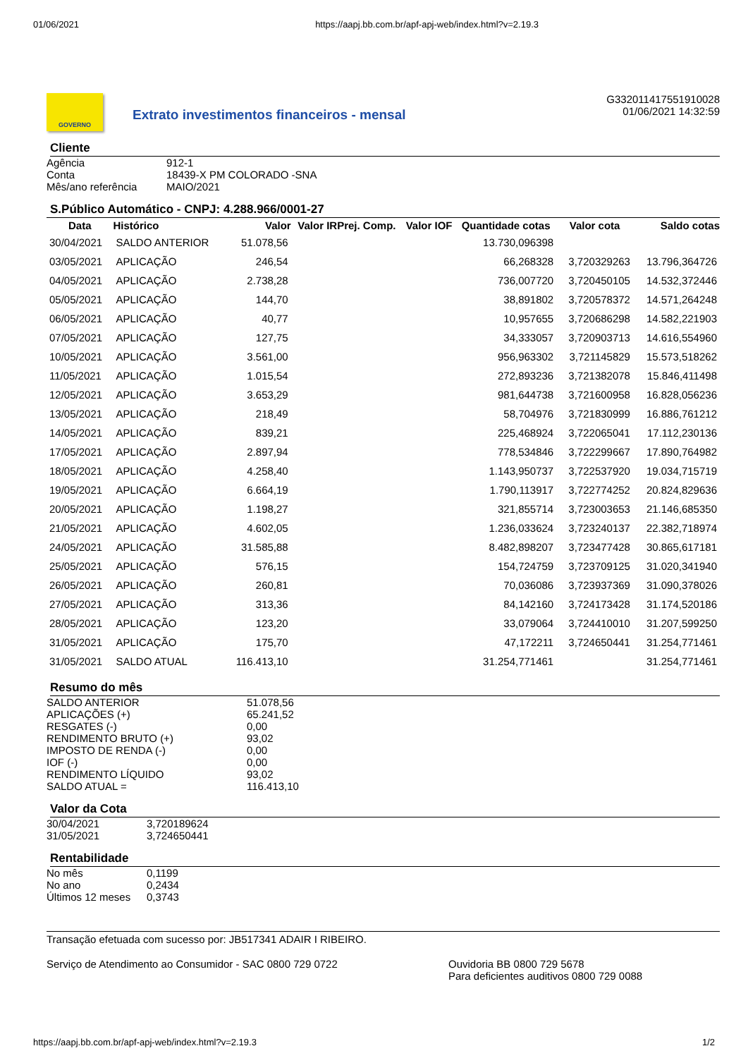01/06/2021 https://aapj.bb.com.br/apf-apj-web/index.html?v=2.19.3
GOVERNO
Extrato investimentos financeiros - mensal
G332011417551910028
01/06/2021 14:32:59
Cliente
| Agência | 912-1 |
| Conta | 18439-X PM COLORADO -SNA |
| Mês/ano referência | MAIO/2021 |
S.Público Automático - CNPJ: 4.288.966/0001-27
| Data | Histórico | Valor | Valor IRPrej. Comp. | Valor IOF | Quantidade cotas | Valor cota | Saldo cotas |
| --- | --- | --- | --- | --- | --- | --- | --- |
| 30/04/2021 | SALDO ANTERIOR | 51.078,56 | | | 13.730,096398 | | |
| 03/05/2021 | APLICAÇÃO | 246,54 | | | 66,268328 | 3,720329263 | 13.796,364726 |
| 04/05/2021 | APLICAÇÃO | 2.738,28 | | | 736,007720 | 3,720450105 | 14.532,372446 |
| 05/05/2021 | APLICAÇÃO | 144,70 | | | 38,891802 | 3,720578372 | 14.571,264248 |
| 06/05/2021 | APLICAÇÃO | 40,77 | | | 10,957655 | 3,720686298 | 14.582,221903 |
| 07/05/2021 | APLICAÇÃO | 127,75 | | | 34,333057 | 3,720903713 | 14.616,554960 |
| 10/05/2021 | APLICAÇÃO | 3.561,00 | | | 956,963302 | 3,721145829 | 15.573,518262 |
| 11/05/2021 | APLICAÇÃO | 1.015,54 | | | 272,893236 | 3,721382078 | 15.846,411498 |
| 12/05/2021 | APLICAÇÃO | 3.653,29 | | | 981,644738 | 3,721600958 | 16.828,056236 |
| 13/05/2021 | APLICAÇÃO | 218,49 | | | 58,704976 | 3,721830999 | 16.886,761212 |
| 14/05/2021 | APLICAÇÃO | 839,21 | | | 225,468924 | 3,722065041 | 17.112,230136 |
| 17/05/2021 | APLICAÇÃO | 2.897,94 | | | 778,534846 | 3,722299667 | 17.890,764982 |
| 18/05/2021 | APLICAÇÃO | 4.258,40 | | | 1.143,950737 | 3,722537920 | 19.034,715719 |
| 19/05/2021 | APLICAÇÃO | 6.664,19 | | | 1.790,113917 | 3,722774252 | 20.824,829636 |
| 20/05/2021 | APLICAÇÃO | 1.198,27 | | | 321,855714 | 3,723003653 | 21.146,685350 |
| 21/05/2021 | APLICAÇÃO | 4.602,05 | | | 1.236,033624 | 3,723240137 | 22.382,718974 |
| 24/05/2021 | APLICAÇÃO | 31.585,88 | | | 8.482,898207 | 3,723477428 | 30.865,617181 |
| 25/05/2021 | APLICAÇÃO | 576,15 | | | 154,724759 | 3,723709125 | 31.020,341940 |
| 26/05/2021 | APLICAÇÃO | 260,81 | | | 70,036086 | 3,723937369 | 31.090,378026 |
| 27/05/2021 | APLICAÇÃO | 313,36 | | | 84,142160 | 3,724173428 | 31.174,520186 |
| 28/05/2021 | APLICAÇÃO | 123,20 | | | 33,079064 | 3,724410010 | 31.207,599250 |
| 31/05/2021 | APLICAÇÃO | 175,70 | | | 47,172211 | 3,724650441 | 31.254,771461 |
| 31/05/2021 | SALDO ATUAL | 116.413,10 | | | 31.254,771461 | | 31.254,771461 |
Resumo do mês
| SALDO ANTERIOR | 51.078,56 |
| APLICAÇÕES (+) | 65.241,52 |
| RESGATES (-) | 0,00 |
| RENDIMENTO BRUTO (+) | 93,02 |
| IMPOSTO DE RENDA (-) | 0,00 |
| IOF (-) | 0,00 |
| RENDIMENTO LÍQUIDO | 93,02 |
| SALDO ATUAL = | 116.413,10 |
Valor da Cota
| 30/04/2021 | 3,720189624 |
| 31/05/2021 | 3,724650441 |
Rentabilidade
| No mês | 0,1199 |
| No ano | 0,2434 |
| Últimos 12 meses | 0,3743 |
Transação efetuada com sucesso por: JB517341 ADAIR I RIBEIRO.
Serviço de Atendimento ao Consumidor - SAC 0800 729 0722 Ouvidoria BB 0800 729 5678
Para deficientes auditivos 0800 729 0088
https://aapj.bb.com.br/apf-apj-web/index.html?v=2.19.3 1/2